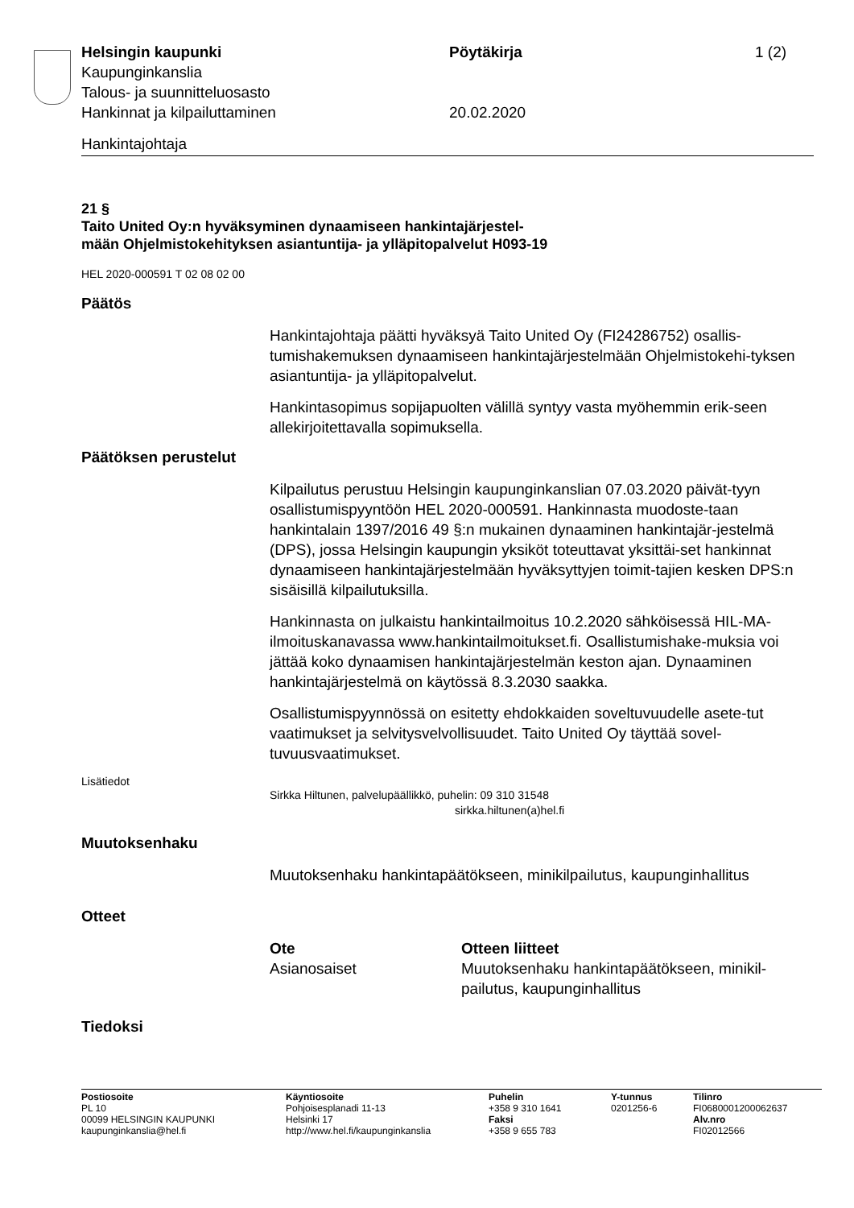Helsingin kaupunki Pöytäkirja 1 (2)
Kaupunginkanslia
Talous- ja suunnitteluosasto
Hankinnat ja kilpailuttaminen 20.02.2020
Hankintajohtaja
21 §
Taito United Oy:n hyväksyminen dynaamiseen hankintajärjestel-
mään Ohjelmistokehityksen asiantuntija- ja ylläpitopalvelut H093-19
HEL 2020-000591 T 02 08 02 00
Päätös
Hankintajohtaja päätti hyväksyä Taito United Oy (FI24286752) osallis-tumishakemuksen dynaamiseen hankintajärjestelmään Ohjelmistokehi-tyksen asiantuntija- ja ylläpitopalvelut.
Hankintasopimus sopijapuolten välillä syntyy vasta myöhemmin erik-seen allekirjoitettavalla sopimuksella.
Päätöksen perustelut
Kilpailutus perustuu Helsingin kaupunginkanslian 07.03.2020 päivät-tyyn osallistumispyyntöön HEL 2020-000591. Hankinnasta muodoste-taan hankintalain 1397/2016 49 §:n mukainen dynaaminen hankintajär-jestelmä (DPS), jossa Helsingin kaupungin yksiköt toteuttavat yksittäi-set hankinnat dynaamiseen hankintajärjestelmään hyväksyttyjen toimit-tajien kesken DPS:n sisäisillä kilpailutuksilla.
Hankinnasta on julkaistu hankintailmoitus 10.2.2020 sähköisessä HIL-MA-ilmoituskanavassa www.hankintailmoitukset.fi. Osallistumishake-muksia voi jättää koko dynaamisen hankintajärjestelmän keston ajan. Dynaaminen hankintajärjestelmä on käytössä 8.3.2030 saakka.
Osallistumispyynnössä on esitetty ehdokkaiden soveltuvuudelle asete-tut vaatimukset ja selvitysvelvollisuudet. Taito United Oy täyttää sovel-tuvuusvaatimukset.
Lisätiedot
Sirkka Hiltunen, palvelupäällikkö, puhelin: 09 310 31548
sirkka.hiltunen(a)hel.fi
Muutoksenhaku
Muutoksenhaku hankintapäätökseen, minikilpailutus, kaupunginhallitus
Otteet
| Ote | Otteen liitteet |
| --- | --- |
| Asianosaiset | Muutoksenhaku hankintapäätökseen, minikil- pailutus, kaupunginhallitus |
Tiedoksi
| Postiosoite PL 10 00099 HELSINGIN KAUPUNKI kaupunginkanslia@hel.fi | Käyntiosoite Pohjoisesplanadi 11-13 Helsinki 17 http://www.hel.fi/kaupunginkanslia | Puhelin +358 9 310 1641 Faksi +358 9 655 783 | Y-tunnus 0201256-6 | Tilinro FI0680001200062637 Alv.nro FI02012566 |